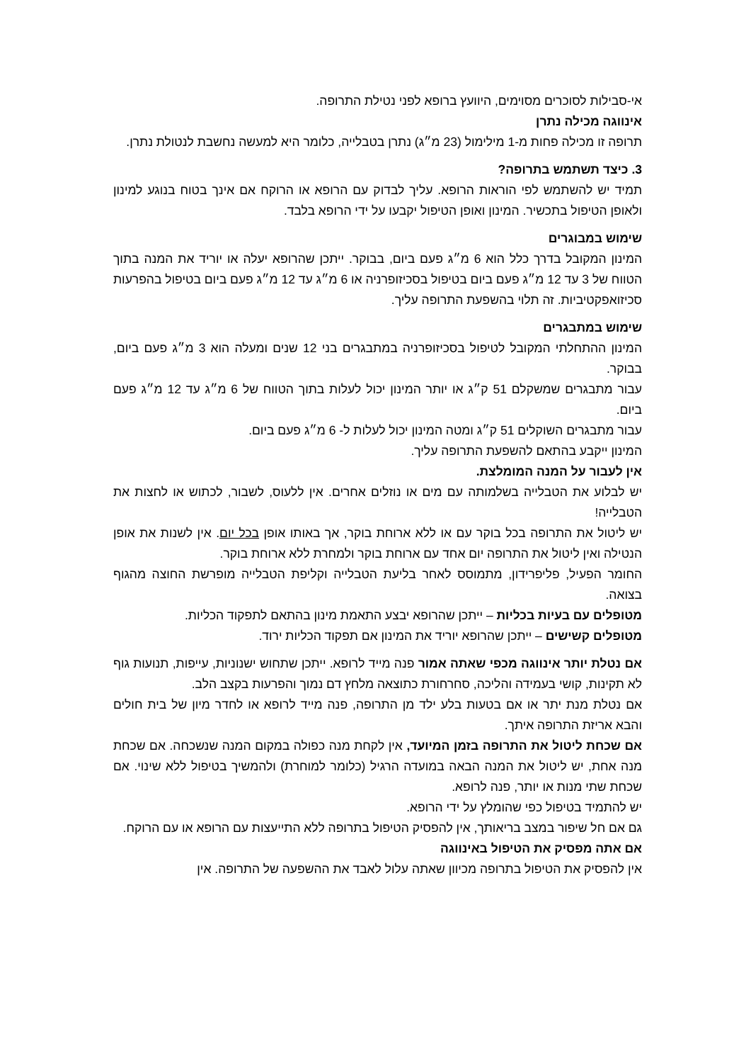אי-סבילות לסוכרים מסוימים, היוועץ ברופא לפני נטילת התרופה.
אינווגה מכילה נתרן
תרופה זו מכילה פחות מ-1 מילימול (23 מ״ג) נתרן בטבלייה, כלומר היא למעשה נחשבת לנטולת נתרן.
3. כיצד תשתמש בתרופה?
תמיד יש להשתמש לפי הוראות הרופא. עליך לבדוק עם הרופא או הרוקח אם אינך בטוח בנוגע למינון ולאופן הטיפול בתכשיר. המינון ואופן הטיפול יקבעו על ידי הרופא בלבד.
שימוש במבוגרים
המינון המקובל בדרך כלל הוא 6 מ״ג פעם ביום, בבוקר. ייתכן שהרופא יעלה או יוריד את המנה בתוך הטווח של 3 עד 12 מ״ג פעם ביום בטיפול בסכיזופרניה או 6 מ״ג עד 12 מ״ג פעם ביום בטיפול בהפרעות סכיזואפקטיביות. זה תלוי בהשפעת התרופה עליך.
שימוש במתבגרים
המינון ההתחלתי המקובל לטיפול בסכיזופרניה במתבגרים בני 12 שנים ומעלה הוא 3 מ״ג פעם ביום, בבוקר.
עבור מתבגרים שמשקלם 51 ק״ג או יותר המינון יכול לעלות בתוך הטווח של 6 מ״ג עד 12 מ״ג פעם ביום.
עבור מתבגרים השוקלים 51 ק״ג ומטה המינון יכול לעלות ל- 6 מ״ג פעם ביום.
המינון ייקבע בהתאם להשפעת התרופה עליך.
אין לעבור על המנה המומלצת.
יש לבלוע את הטבלייה בשלמותה עם מים או נוזלים אחרים. אין ללעוס, לשבור, לכתוש או לחצות את הטבלייה!
יש ליטול את התרופה בכל בוקר עם או ללא ארוחת בוקר, אך באותו אופן בכל יום. אין לשנות את אופן הנטילה ואין ליטול את התרופה יום אחד עם ארוחת בוקר ולמחרת ללא ארוחת בוקר.
החומר הפעיל, פליפרידון, מתמוסס לאחר בליעת הטבלייה וקליפת הטבלייה מופרשת החוצה מהגוף בצואה.
מטופלים עם בעיות בכליות – ייתכן שהרופא יבצע התאמת מינון בהתאם לתפקוד הכליות.
מטופלים קשישים – ייתכן שהרופא יוריד את המינון אם תפקוד הכליות ירוד.
אם נטלת יותר אינווגה מכפי שאתה אמור פנה מייד לרופא. ייתכן שתחוש ישנוניות, עייפות, תנועות גוף לא תקינות, קושי בעמידה והליכה, סחרחורת כתוצאה מלחץ דם נמוך והפרעות בקצב הלב.
אם נטלת מנת יתר או אם בטעות בלע ילד מן התרופה, פנה מייד לרופא או לחדר מיון של בית חולים והבא אריזת התרופה איתך.
אם שכחת ליטול את התרופה בזמן המיועד, אין לקחת מנה כפולה במקום המנה שנשכחה. אם שכחת מנה אחת, יש ליטול את המנה הבאה במועדה הרגיל (כלומר למוחרת) ולהמשיך בטיפול ללא שינוי. אם שכחת שתי מנות או יותר, פנה לרופא.
יש להתמיד בטיפול כפי שהומלץ על ידי הרופא.
גם אם חל שיפור במצב בריאותך, אין להפסיק הטיפול בתרופה ללא התייעצות עם הרופא או עם הרוקח.
אם אתה מפסיק את הטיפול באינווגה
אין להפסיק את הטיפול בתרופה מכיוון שאתה עלול לאבד את ההשפעה של התרופה. אין